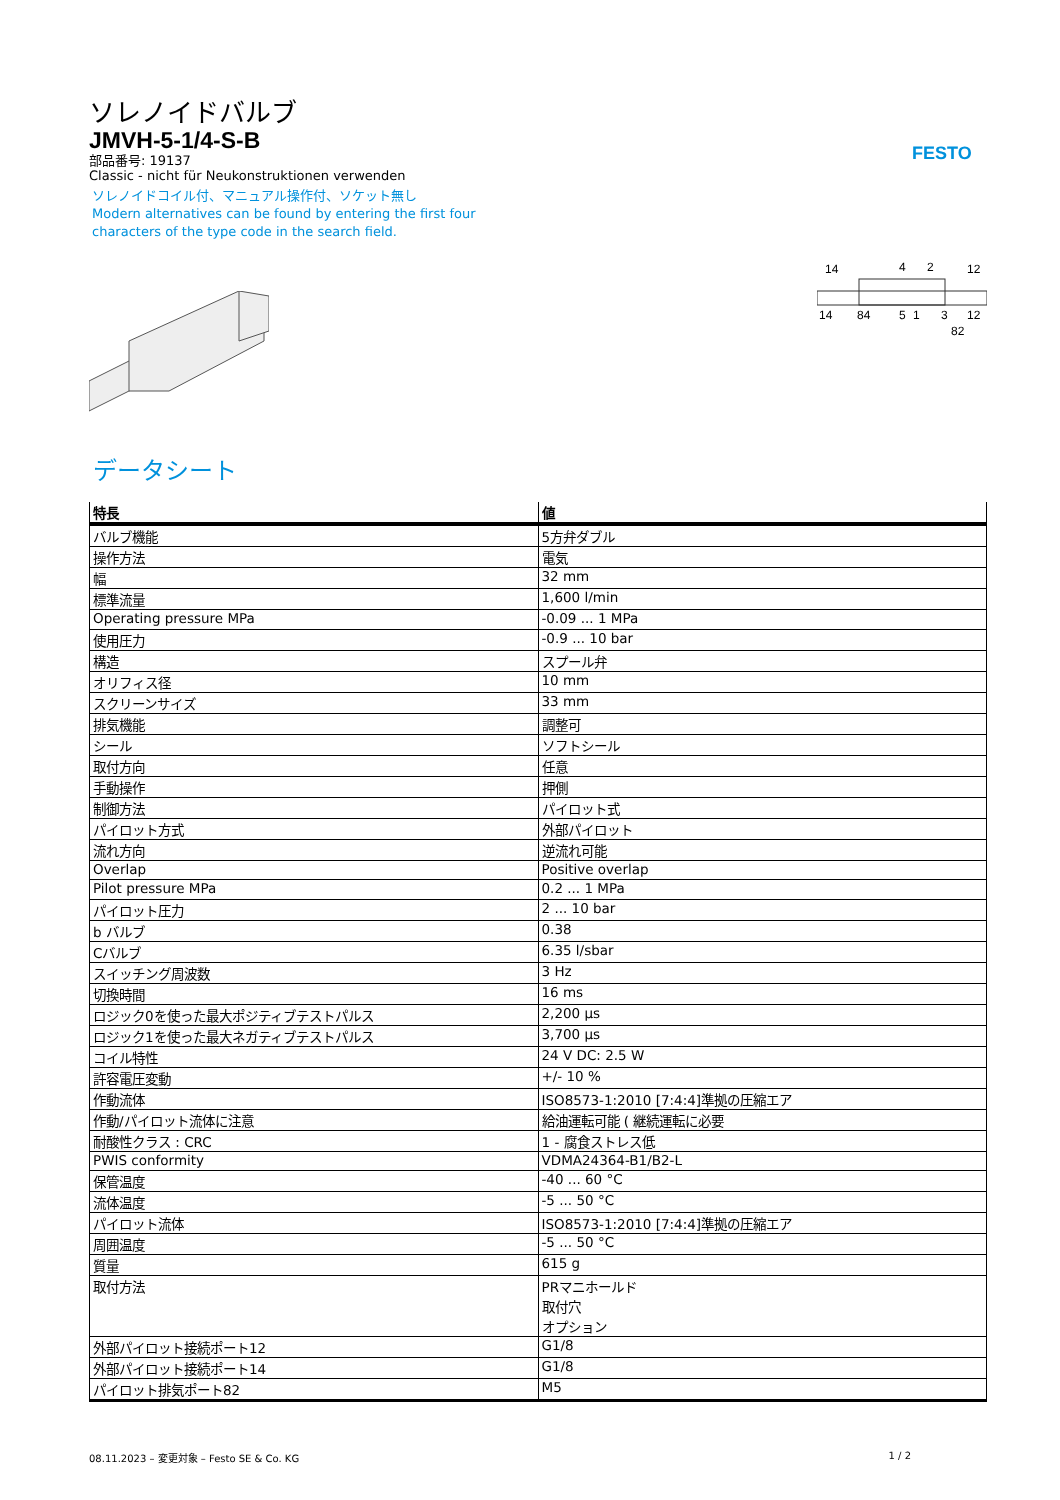FESTO
ソレノイドバルブ
JMVH-5-1/4-S-B
部品番号: 19137
Classic - nicht für Neukonstruktionen verwenden
ソレノイドコイル付、マニュアル操作付、ソケット無し
Modern alternatives can be found by entering the first four
characters of the type code in the search field.
14
4
2
12
14
84
5
1
3
12
82
データシート
| 特長 | 値 |
| --- | --- |
| バルブ機能 | 5方弁ダブル |
| 操作方法 | 電気 |
| 幅 | 32 mm |
| 標準流量 | 1,600 l/min |
| Operating pressure MPa | -0.09 ... 1 MPa |
| 使用圧力 | -0.9 ... 10 bar |
| 構造 | スプール弁 |
| オリフィス径 | 10 mm |
| スクリーンサイズ | 33 mm |
| 排気機能 | 調整可 |
| シール | ソフトシール |
| 取付方向 | 任意 |
| 手動操作 | 押側 |
| 制御方法 | パイロット式 |
| パイロット方式 | 外部パイロット |
| 流れ方向 | 逆流れ可能 |
| Overlap | Positive overlap |
| Pilot pressure MPa | 0.2 ... 1 MPa |
| パイロット圧力 | 2 ... 10 bar |
| b バルブ | 0.38 |
| Cバルブ | 6.35 l/sbar |
| スイッチング周波数 | 3 Hz |
| 切換時間 | 16 ms |
| ロジック0を使った最大ポジティブテストパルス | 2,200 µs |
| ロジック1を使った最大ネガティブテストパルス | 3,700 µs |
| コイル特性 | 24 V DC: 2.5 W |
| 許容電圧変動 | +/- 10 % |
| 作動流体 | ISO8573-1:2010 [7:4:4]準拠の圧縮エア |
| 作動/パイロット流体に注意 | 給油運転可能 ( 継続運転に必要 |
| 耐酸性クラス : CRC | 1 - 腐食ストレス低 |
| PWIS conformity | VDMA24364-B1/B2-L |
| 保管温度 | -40 ... 60 °C |
| 流体温度 | -5 ... 50 °C |
| パイロット流体 | ISO8573-1:2010 [7:4:4]準拠の圧縮エア |
| 周囲温度 | -5 ... 50 °C |
| 質量 | 615 g |
| 取付方法 | PRマニホールド 取付穴 オプション |
| 外部パイロット接続ポート12 | G1/8 |
| 外部パイロット接続ポート14 | G1/8 |
| パイロット排気ポート82 | M5 |
08.11.2023 – 変更対象 – Festo SE & Co. KG 1 / 2